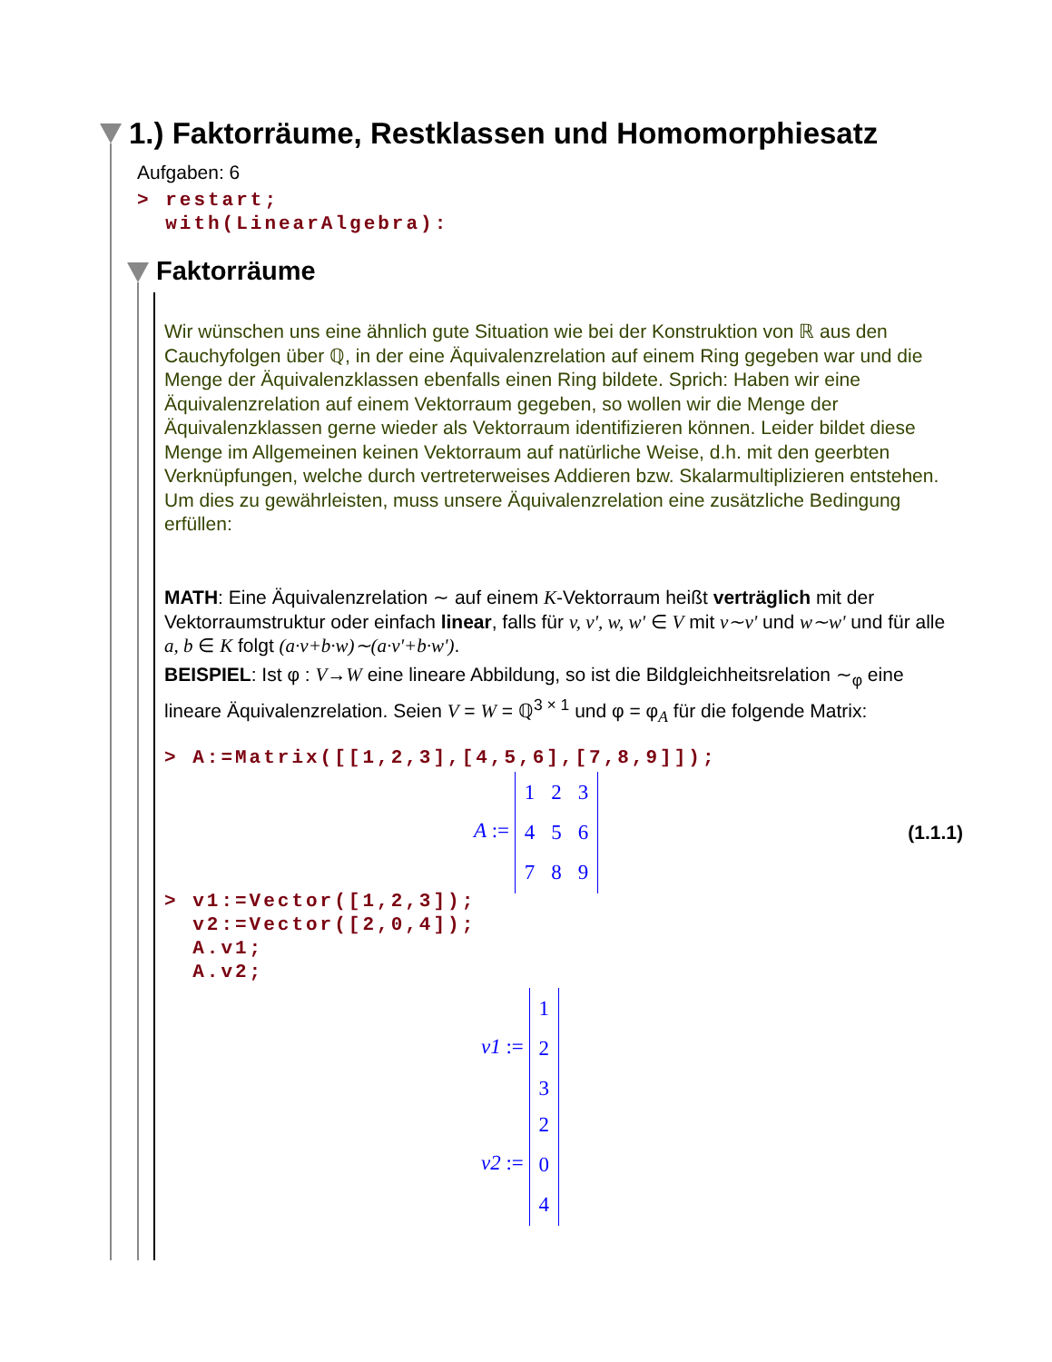1.) Faktorräume, Restklassen und Homomorphiesatz
Aufgaben: 6
> restart;
with(LinearAlgebra):
Faktorräume
Wir wünschen uns eine ähnlich gute Situation wie bei der Konstruktion von ℝ aus den Cauchyfolgen über ℚ, in der eine Äquivalenzrelation auf einem Ring gegeben war und die Menge der Äquivalenzklassen ebenfalls einen Ring bildete. Sprich: Haben wir eine Äquivalenzrelation auf einem Vektorraum gegeben, so wollen wir die Menge der Äquivalenzklassen gerne wieder als Vektorraum identifizieren können. Leider bildet diese Menge im Allgemeinen keinen Vektorraum auf natürliche Weise, d.h. mit den geerbten Verknüpfungen, welche durch vertreterweises Addieren bzw. Skalarmultiplizieren entstehen. Um dies zu gewährleisten, muss unsere Äquivalenzrelation eine zusätzliche Bedingung erfüllen:
MATH: Eine Äquivalenzrelation ∼ auf einem K-Vektorraum heißt verträglich mit der Vektorraumstruktur oder einfach linear, falls für v, v', w, w' ∈ V mit v∼v' und w∼w' und für alle a, b ∈ K folgt (a·v+b·w)∼(a·v'+b·w').
BEISPIEL: Ist φ : V→W eine lineare Abbildung, so ist die Bildgleichheitsrelation ∼<sub>φ</sub> eine lineare Äquivalenzrelation. Seien V = W = ℚ<sup>3 × 1</sup> und φ = φ<sub>A</sub> für die folgende Matrix:
> A:=Matrix([[1,2,3],[4,5,6],[7,8,9]]);
A :=
| 1 | 2 | 3 |
| 4 | 5 | 6 |
| 7 | 8 | 9 |
(1.1.1)
> v1:=Vector([1,2,3]);
v2:=Vector([2,0,4]);
A.v1;
A.v2;
v1 :=
| 1 |
| 2 |
| 3 |
v2 :=
| 2 |
| 0 |
| 4 |